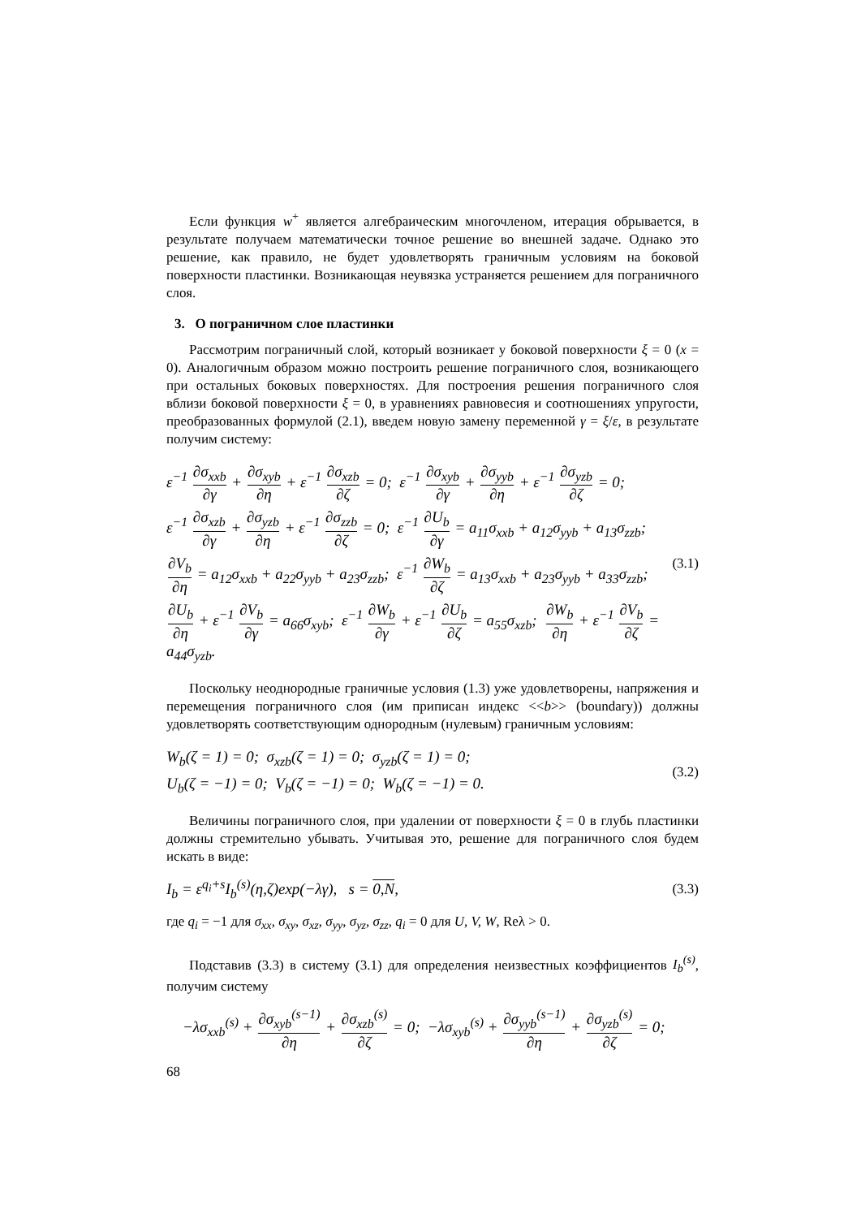Если функция w<sup>+</sup> является алгебраическим многочленом, итерация обрывается, в результате получаем математически точное решение во внешней задаче. Однако это решение, как правило, не будет удовлетворять граничным условиям на боковой поверхности пластинки. Возникающая неувязка устраняется решением для пограничного слоя.
3. О пограничном слое пластинки
Рассмотрим пограничный слой, который возникает у боковой поверхности ξ = 0 (x = 0). Аналогичным образом можно построить решение пограничного слоя, возникающего при остальных боковых поверхностях. Для построения решения пограничного слоя вблизи боковой поверхности ξ = 0, в уравнениях равновесия и соотношениях упругости, преобразованных формулой (2.1), введем новую замену переменной γ = ξ/ε, в результате получим систему:
ε<sup>−1</sup> ∂σ<sub>xxb</sub> ∂γ + ∂σ<sub>xyb</sub> ∂η + ε<sup>−1</sup> ∂σ<sub>xzb</sub> ∂ζ = 0; ε<sup>−1</sup> ∂σ<sub>xyb</sub> ∂γ + ∂σ<sub>yyb</sub> ∂η + ε<sup>−1</sup> ∂σ<sub>yzb</sub> ∂ζ = 0;
ε<sup>−1</sup> ∂σ<sub>xzb</sub> ∂γ + ∂σ<sub>yzb</sub> ∂η + ε<sup>−1</sup> ∂σ<sub>zzb</sub> ∂ζ = 0; ε<sup>−1</sup> ∂U<sub>b</sub> ∂γ = a<sub>11</sub>σ<sub>xxb</sub> + a<sub>12</sub>σ<sub>yyb</sub> + a<sub>13</sub>σ<sub>zzb</sub>;
∂V<sub>b</sub> ∂η = a<sub>12</sub>σ<sub>xxb</sub> + a<sub>22</sub>σ<sub>yyb</sub> + a<sub>23</sub>σ<sub>zzb</sub>; ε<sup>−1</sup> ∂W<sub>b</sub> ∂ζ = a<sub>13</sub>σ<sub>xxb</sub> + a<sub>23</sub>σ<sub>yyb</sub> + a<sub>33</sub>σ<sub>zzb</sub>;
∂U<sub>b</sub> ∂η + ε<sup>−1</sup> ∂V<sub>b</sub> ∂γ = a<sub>66</sub>σ<sub>xyb</sub>; ε<sup>−1</sup> ∂W<sub>b</sub> ∂γ + ε<sup>−1</sup> ∂U<sub>b</sub> ∂ζ = a<sub>55</sub>σ<sub>xzb</sub>; ∂W<sub>b</sub> ∂η + ε<sup>−1</sup> ∂V<sub>b</sub> ∂ζ = a<sub>44</sub>σ<sub>yzb</sub>.
(3.1)
Поскольку неоднородные граничные условия (1.3) уже удовлетворены, напряжения и перемещения пограничного слоя (им приписан индекс <<b>> (boundary)) должны удовлетворять соответствующим однородным (нулевым) граничным условиям:
W<sub>b</sub>(ζ = 1) = 0; σ<sub>xzb</sub>(ζ = 1) = 0; σ<sub>yzb</sub>(ζ = 1) = 0;
U<sub>b</sub>(ζ = −1) = 0; V<sub>b</sub>(ζ = −1) = 0; W<sub>b</sub>(ζ = −1) = 0.
(3.2)
Величины пограничного слоя, при удалении от поверхности ξ = 0 в глубь пластинки должны стремительно убывать. Учитывая это, решение для пограничного слоя будем искать в виде:
I<sub>b</sub> = ε<sup>q<sub>i</sub>+s</sup>I<sub>b</sub><sup>(s)</sup>(η,ζ)exp(−λγ), s = 0,N,
(3.3)
где q<sub>i</sub> = −1 для σ<sub>xx</sub>, σ<sub>xy</sub>, σ<sub>xz</sub>, σ<sub>yy</sub>, σ<sub>yz</sub>, σ<sub>zz</sub>, q<sub>i</sub> = 0 для U, V, W, Reλ > 0.
Подставив (3.3) в систему (3.1) для определения неизвестных коэффициентов I<sub>b</sub><sup>(s)</sup>, получим систему
−λσ<sub>xxb</sub><sup>(s)</sup> + ∂σ<sub>xyb</sub><sup>(s−1)</sup> ∂η + ∂σ<sub>xzb</sub><sup>(s)</sup> ∂ζ = 0; −λσ<sub>xyb</sub><sup>(s)</sup> + ∂σ<sub>yyb</sub><sup>(s−1)</sup> ∂η + ∂σ<sub>yzb</sub><sup>(s)</sup> ∂ζ = 0;
68